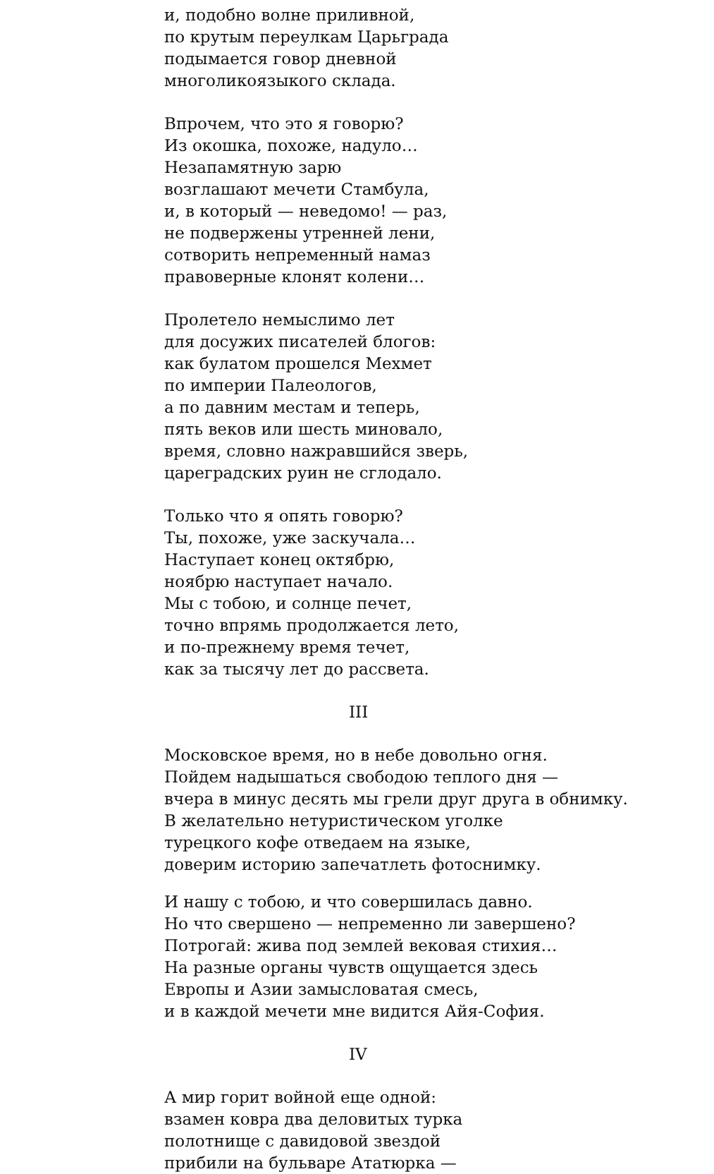и, подобно волне приливной,
по крутым переулкам Царьграда
подымается говор дневной
многоликоязыкого склада.
Впрочем, что это я говорю?
Из окошка, похоже, надуло…
Незапамятную зарю
возглашают мечети Стамбула,
и, в который — неведомо! — раз,
не подвержены утренней лени,
сотворить непременный намаз
правоверные клонят колени…
Пролетело немыслимо лет
для досужих писателей блогов:
как булатом прошелся Мехмет
по империи Палеологов,
а по давним местам и теперь,
пять веков или шесть миновало,
время, словно нажравшийся зверь,
цареградских руин не сглодало.
Только что я опять говорю?
Ты, похоже, уже заскучала…
Наступает конец октябрю,
ноябрю наступает начало.
Мы с тобою, и солнце печет,
точно впрямь продолжается лето,
и по-прежнему время течет,
как за тысячу лет до рассвета.
III
Московское время, но в небе довольно огня.
Пойдем надышаться свободою теплого дня —
вчера в минус десять мы грели друг друга в обнимку.
В желательно нетуристическом уголке
турецкого кофе отведаем на языке,
доверим историю запечатлеть фотоснимку.
И нашу с тобою, и что совершилась давно.
Но что свершено — непременно ли завершено?
Потрогай: жива под землей вековая стихия…
На разные органы чувств ощущается здесь
Европы и Азии замысловатая смесь,
и в каждой мечети мне видится Айя-София.
IV
А мир горит войной еще одной:
взамен ковра два деловитых турка
полотнище с давидовой звездой
прибили на бульваре Ататюрка —